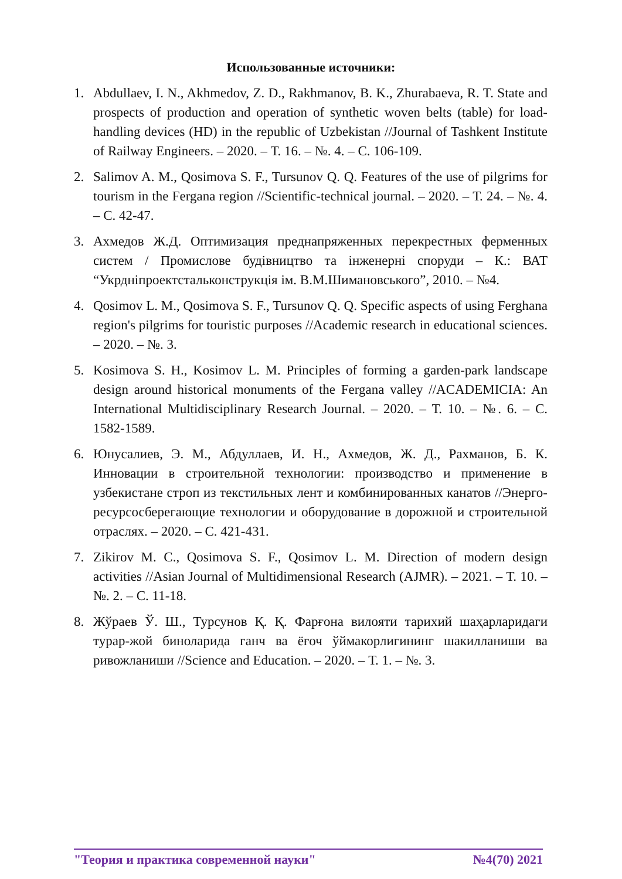Использованные источники:
1. Abdullaev, I. N., Akhmedov, Z. D., Rakhmanov, B. K., Zhurabaeva, R. T. State and prospects of production and operation of synthetic woven belts (table) for load-handling devices (HD) in the republic of Uzbekistan //Journal of Tashkent Institute of Railway Engineers. – 2020. – Т. 16. – №. 4. – С. 106-109.
2. Salimov A. M., Qosimova S. F., Tursunov Q. Q. Features of the use of pilgrims for tourism in the Fergana region //Scientific-technical journal. – 2020. – Т. 24. – №. 4. – С. 42-47.
3. Ахмедов Ж.Д. Оптимизация преднапряженных перекрестных ферменных систем / Промислове будівництво та інженерні споруди – К.: ВАТ “Укрдніпроектстальконструкція ім. В.М.Шимановського”, 2010. – №4.
4. Qosimov L. M., Qosimova S. F., Tursunov Q. Q. Specific aspects of using Ferghana region's pilgrims for touristic purposes //Academic research in educational sciences. – 2020. – №. 3.
5. Kosimova S. H., Kosimov L. M. Principles of forming a garden-park landscape design around historical monuments of the Fergana valley //ACADEMICIA: An International Multidisciplinary Research Journal. – 2020. – Т. 10. – №. 6. – С. 1582-1589.
6. Юнусалиев, Э. М., Абдуллаев, И. Н., Ахмедов, Ж. Д., Рахманов, Б. К. Инновации в строительной технологии: производство и применение в узбекистане строп из текстильных лент и комбинированных канатов //Энерго-ресурсосберегающие технологии и оборудование в дорожной и строительной отраслях. – 2020. – С. 421-431.
7. Zikirov M. C., Qosimova S. F., Qosimov L. M. Direction of modern design activities //Asian Journal of Multidimensional Research (AJMR). – 2021. – Т. 10. – №. 2. – С. 11-18.
8. Жўраев Ў. Ш., Турсунов Қ. Қ. Фарғона вилояти тарихий шаҳарларидаги турар-жой биноларида ганч ва ёғоч ўймакорлигининг шакилланиши ва ривожланиши //Science and Education. – 2020. – Т. 1. – №. 3.
"Теория и практика современной науки" №4(70) 2021